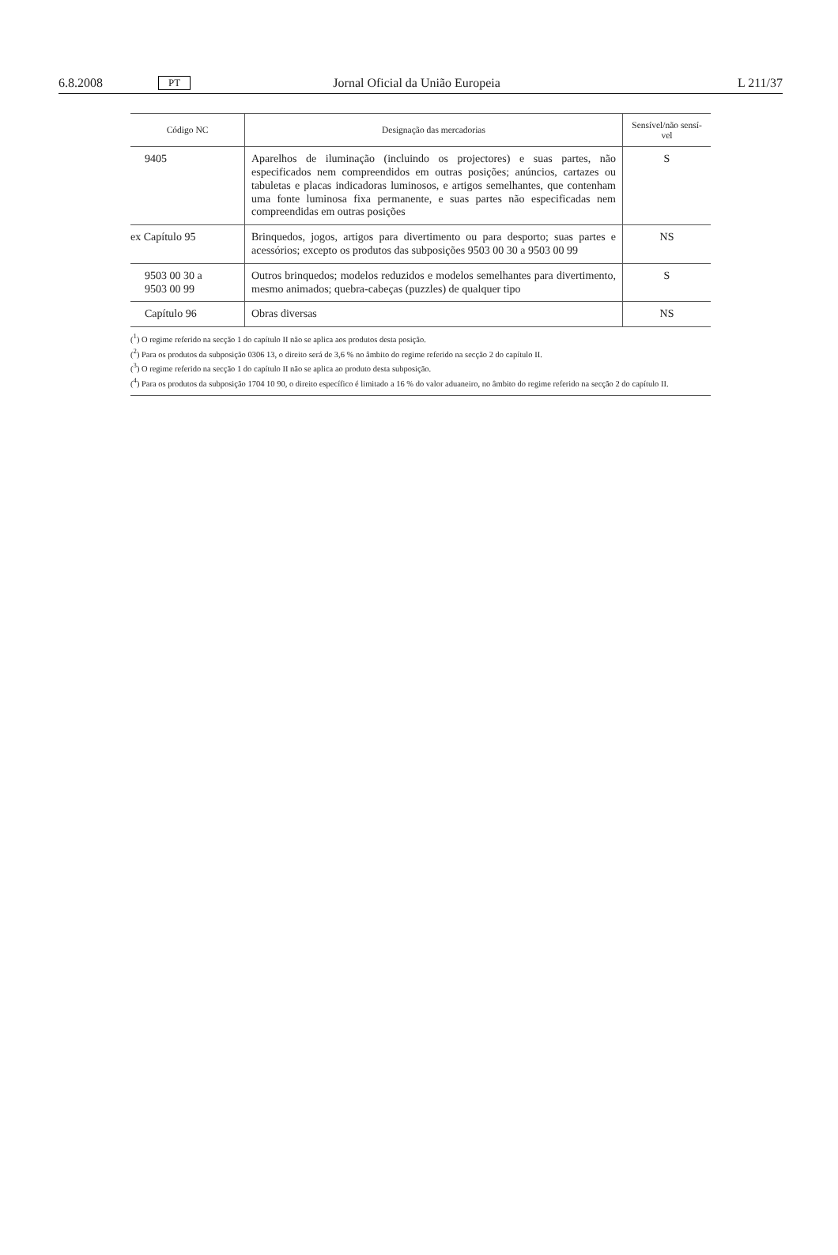6.8.2008 PT Jornal Oficial da União Europeia L 211/37
| Código NC | Designação das mercadorias | Sensível/não sensí- vel |
| --- | --- | --- |
| 9405 | Aparelhos de iluminação (incluindo os projectores) e suas partes, não especificados nem compreendidos em outras posições; anúncios, cartazes ou tabuletas e placas indicadoras luminosos, e artigos semelhantes, que contenham uma fonte luminosa fixa permanente, e suas partes não especificadas nem compreendidas em outras posições | S |
| ex Capítulo 95 | Brinquedos, jogos, artigos para divertimento ou para desporto; suas partes e acessórios; excepto os produtos das subposições 9503 00 30 a 9503 00 99 | NS |
| 9503 00 30 a 9503 00 99 | Outros brinquedos; modelos reduzidos e modelos semelhantes para divertimento, mesmo animados; quebra-cabeças (puzzles) de qualquer tipo | S |
| Capítulo 96 | Obras diversas | NS |
(<sup>1</sup>) O regime referido na secção 1 do capítulo II não se aplica aos produtos desta posição.
(<sup>2</sup>) Para os produtos da subposição 0306 13, o direito será de 3,6 % no âmbito do regime referido na secção 2 do capítulo II.
(<sup>3</sup>) O regime referido na secção 1 do capítulo II não se aplica ao produto desta subposição.
(<sup>4</sup>) Para os produtos da subposição 1704 10 90, o direito específico é limitado a 16 % do valor aduaneiro, no âmbito do regime referido na secção 2 do capítulo II.